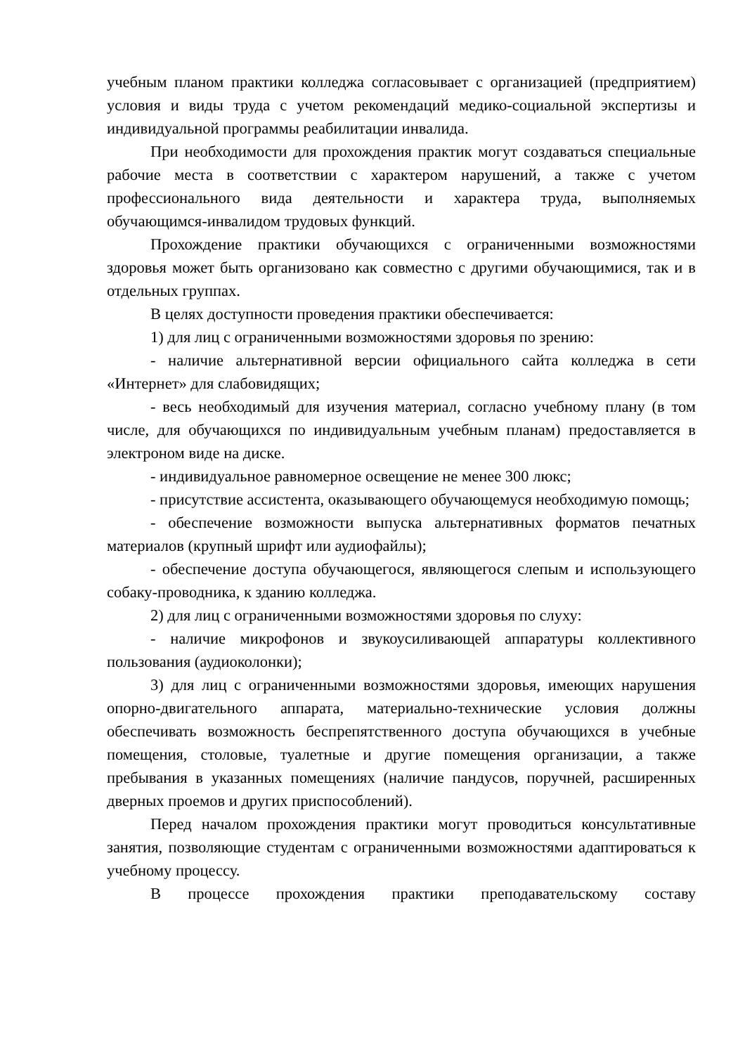учебным планом практики колледжа согласовывает с организацией (предприятием) условия и виды труда с учетом рекомендаций медико-социальной экспертизы и индивидуальной программы реабилитации инвалида.
При необходимости для прохождения практик могут создаваться специальные рабочие места в соответствии с характером нарушений, а также с учетом профессионального вида деятельности и характера труда, выполняемых обучающимся-инвалидом трудовых функций.
Прохождение практики обучающихся с ограниченными возможностями здоровья может быть организовано как совместно с другими обучающимися, так и в отдельных группах.
В целях доступности проведения практики обеспечивается:
1) для лиц с ограниченными возможностями здоровья по зрению:
- наличие альтернативной версии официального сайта колледжа в сети «Интернет» для слабовидящих;
- весь необходимый для изучения материал, согласно учебному плану (в том числе, для обучающихся по индивидуальным учебным планам) предоставляется в электроном виде на диске.
- индивидуальное равномерное освещение не менее 300 люкс;
- присутствие ассистента, оказывающего обучающемуся необходимую помощь;
- обеспечение возможности выпуска альтернативных форматов печатных материалов (крупный шрифт или аудиофайлы);
- обеспечение доступа обучающегося, являющегося слепым и использующего собаку-проводника, к зданию колледжа.
2) для лиц с ограниченными возможностями здоровья по слуху:
- наличие микрофонов и звукоусиливающей аппаратуры коллективного пользования (аудиоколонки);
3) для лиц с ограниченными возможностями здоровья, имеющих нарушения опорно-двигательного аппарата, материально-технические условия должны обеспечивать возможность беспрепятственного доступа обучающихся в учебные помещения, столовые, туалетные и другие помещения организации, а также пребывания в указанных помещениях (наличие пандусов, поручней, расширенных дверных проемов и других приспособлений).
Перед началом прохождения практики могут проводиться консультативные занятия, позволяющие студентам с ограниченными возможностями адаптироваться к учебному процессу.
В процессе прохождения практики преподавательскому составу